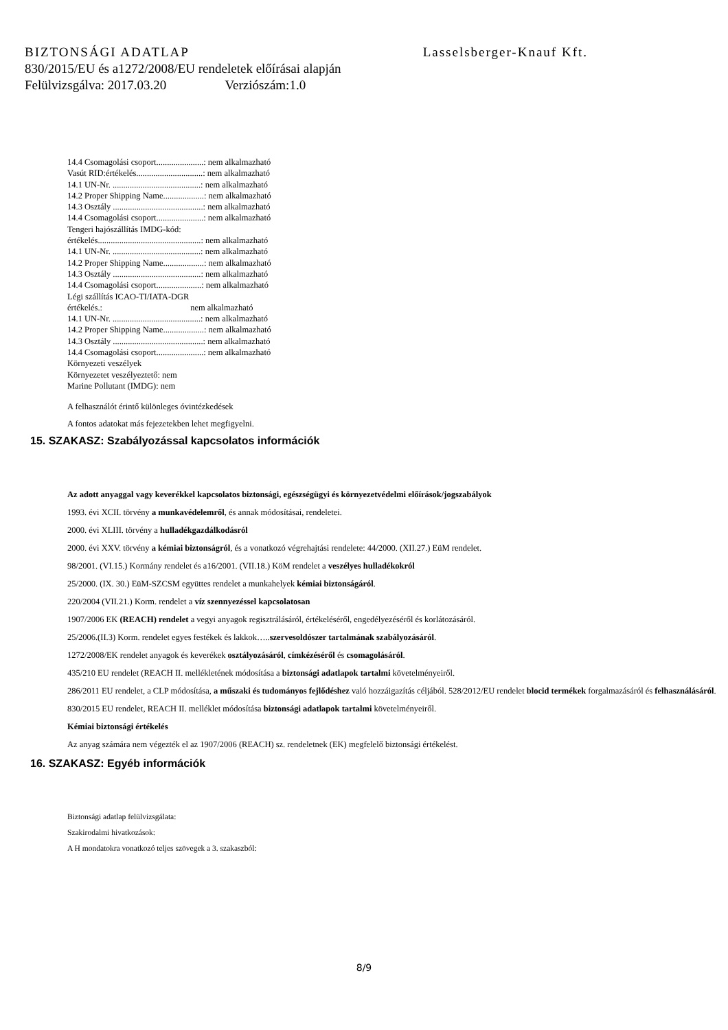BIZTONSÁGI ADATLAP Lasselsberger-Knauf Kft.
830/2015/EU és a1272/2008/EU rendeletek előírásai alapján
Felülvizsgálva: 2017.03.20 Verziószám:1.0
14.4 Csomagolási csoport......................: nem alkalmazható
Vasút RID:értékelés...............................: nem alkalmazható
14.1 UN-Nr. .........................................: nem alkalmazható
14.2 Proper Shipping Name...................: nem alkalmazható
14.3 Osztály ..........................................: nem alkalmazható
14.4 Csomagolási csoport......................: nem alkalmazható
Tengeri hajószállítás IMDG-kód:
értékelés................................................: nem alkalmazható
14.1 UN-Nr. .........................................: nem alkalmazható
14.2 Proper Shipping Name...................: nem alkalmazható
14.3 Osztály .........................................: nem alkalmazható
14.4 Csomagolási csoport.....................: nem alkalmazható
Légi szállítás ICAO-TI/IATA-DGR
értékelés.: nem alkalmazható
14.1 UN-Nr. .........................................: nem alkalmazható
14.2 Proper Shipping Name...................: nem alkalmazható
14.3 Osztály ..........................................: nem alkalmazható
14.4 Csomagolási csoport......................: nem alkalmazható
Környezeti veszélyek
Környezetet veszélyeztető: nem
Marine Pollutant (IMDG): nem
A felhasználót érintő különleges óvintézkedések
A fontos adatokat más fejezetekben lehet megfigyelni.
15. SZAKASZ: Szabályozással kapcsolatos információk
Az adott anyaggal vagy keverékkel kapcsolatos biztonsági, egészségügyi és környezetvédelmi előírások/jogszabályok
1993. évi XCII. törvény a munkavédelemről, és annak módosításai, rendeletei.
2000. évi XLIII. törvény a hulladékgazdálkodásról
2000. évi XXV. törvény a kémiai biztonságról, és a vonatkozó végrehajtási rendelete: 44/2000. (XII.27.) EüM rendelet.
98/2001. (VI.15.) Kormány rendelet és a16/2001. (VII.18.) KöM rendelet a veszélyes hulladékokról
25/2000. (IX. 30.) EüM-SZCSM együttes rendelet a munkahelyek kémiai biztonságáról.
220/2004 (VII.21.) Korm. rendelet a víz szennyezéssel kapcsolatosan
1907/2006 EK (REACH) rendelet a vegyi anyagok regisztrálásáról, értékeléséről, engedélyezéséről és korlátozásáról.
25/2006.(II.3) Korm. rendelet egyes festékek és lakkok…..szervesoldószer tartalmának szabályozásáról.
1272/2008/EK rendelet anyagok és keverékek osztályozásáról, címkézéséről és csomagolásáról.
435/210 EU rendelet (REACH II. mellékletének módosítása a biztonsági adatlapok tartalmi követelményeiről.
286/2011 EU rendelet, a CLP módosítása, a műszaki és tudományos fejlődéshez való hozzáigazítás céljából. 528/2012/EU rendelet blocid termékek forgalmazásáról és felhasználásáról.
830/2015 EU rendelet, REACH II. melléklet módosítása biztonsági adatlapok tartalmi követelményeiről.
Kémiai biztonsági értékelés
Az anyag számára nem végezték el az 1907/2006 (REACH) sz. rendeletnek (EK) megfelelő biztonsági értékelést.
16. SZAKASZ: Egyéb információk
Biztonsági adatlap felülvizsgálata:
Szakirodalmi hivatkozások:
A H mondatokra vonatkozó teljes szövegek a 3. szakaszból:
8/9